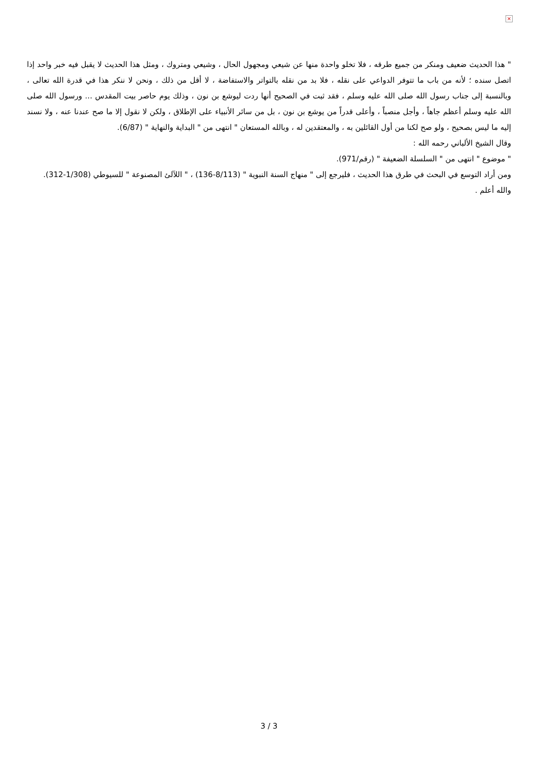×
" هذا الحديث ضعيف ومنكر من جميع طرقه ، فلا تخلو واحدة منها عن شيعي ومجهول الحال ، وشيعي ومتروك ، ومثل هذا الحديث لا يقبل فيه خبر واحد إذا اتصل سنده ؛ لأنه من باب ما تتوفر الدواعي على نقله ، فلا بد من نقله بالتواتر والاستفاضة ، لا أقل من ذلك ، ونحن لا ننكر هذا في قدرة الله تعالى ، وبالنسبة إلى جناب رسول الله صلى الله عليه وسلم ، فقد ثبت في الصحيح أنها ردت ليوشع بن نون ، وذلك يوم حاصر بيت المقدس ... ورسول الله صلى الله عليه وسلم أعظم جاهاً ، وأجل منصباً ، وأعلى قدراً من يوشع بن نون ، بل من سائر الأنبياء على الإطلاق ، ولكن لا نقول إلا ما صح عندنا عنه ، ولا نسند إليه ما ليس بصحيح ، ولو صح لكنا من أول القائلين به ، والمعتقدين له ، وبالله المستعان " انتهى من " البداية والنهاية " (6/87).
وقال الشيخ الألباني رحمه الله :
" موضوع " انتهى من " السلسلة الضعيفة " (رقم/971).
ومن أراد التوسع في البحث في طرق هذا الحديث ، فليرجع إلى " منهاج السنة النبوية " (8/113-136) ، " اللآلئ المصنوعة " للسيوطي (1/308-312).
والله أعلم .
3 / 3